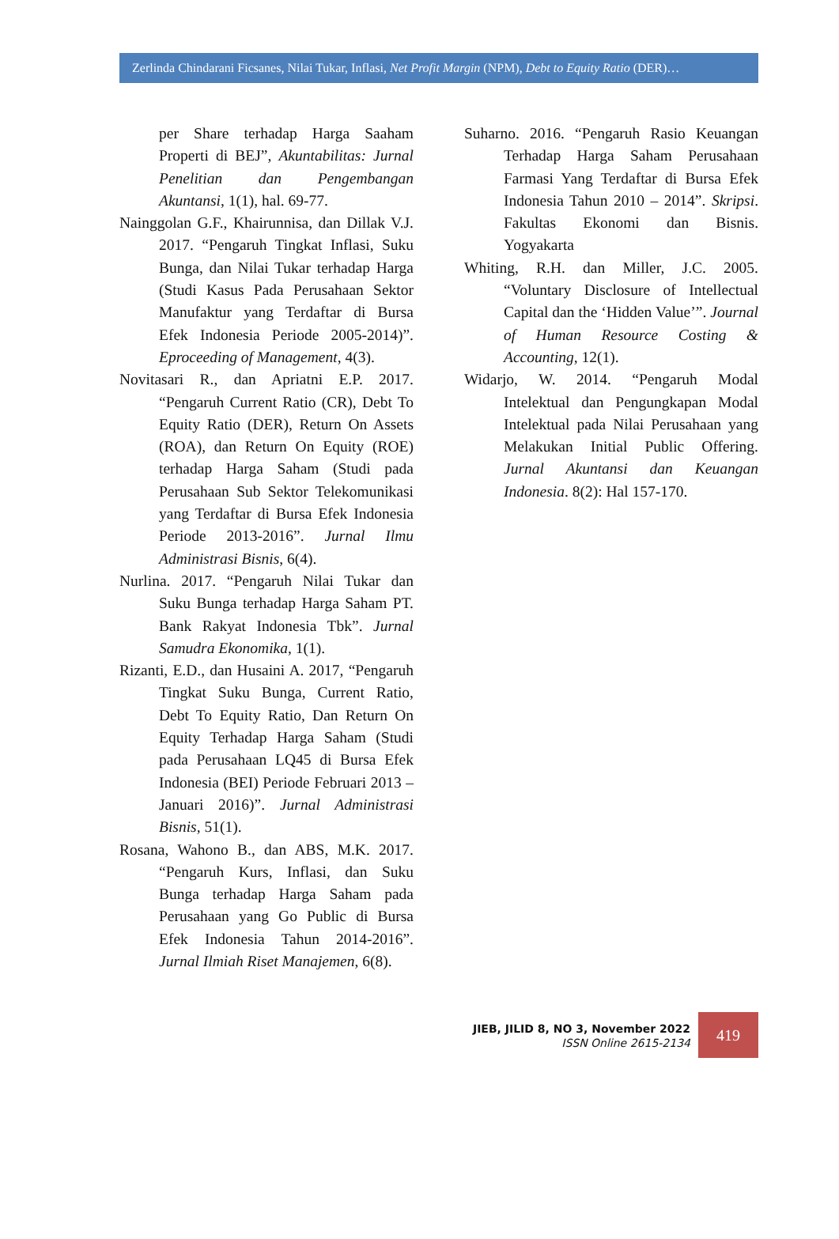Zerlinda Chindarani Ficsanes, Nilai Tukar, Inflasi, Net Profit Margin (NPM), Debt to Equity Ratio (DER)…
per Share terhadap Harga Saaham Properti di BEJ”, Akuntabilitas: Jurnal Penelitian dan Pengembangan Akuntansi, 1(1), hal. 69-77.
Nainggolan G.F., Khairunnisa, dan Dillak V.J. 2017. “Pengaruh Tingkat Inflasi, Suku Bunga, dan Nilai Tukar terhadap Harga (Studi Kasus Pada Perusahaan Sektor Manufaktur yang Terdaftar di Bursa Efek Indonesia Periode 2005-2014)”. Eproceeding of Management, 4(3).
Novitasari R., dan Apriatni E.P. 2017. “Pengaruh Current Ratio (CR), Debt To Equity Ratio (DER), Return On Assets (ROA), dan Return On Equity (ROE) terhadap Harga Saham (Studi pada Perusahaan Sub Sektor Telekomunikasi yang Terdaftar di Bursa Efek Indonesia Periode 2013-2016”. Jurnal Ilmu Administrasi Bisnis, 6(4).
Nurlina. 2017. “Pengaruh Nilai Tukar dan Suku Bunga terhadap Harga Saham PT. Bank Rakyat Indonesia Tbk”. Jurnal Samudra Ekonomika, 1(1).
Rizanti, E.D., dan Husaini A. 2017, “Pengaruh Tingkat Suku Bunga, Current Ratio, Debt To Equity Ratio, Dan Return On Equity Terhadap Harga Saham (Studi pada Perusahaan LQ45 di Bursa Efek Indonesia (BEI) Periode Februari 2013 – Januari 2016)”. Jurnal Administrasi Bisnis, 51(1).
Rosana, Wahono B., dan ABS, M.K. 2017. “Pengaruh Kurs, Inflasi, dan Suku Bunga terhadap Harga Saham pada Perusahaan yang Go Public di Bursa Efek Indonesia Tahun 2014-2016”. Jurnal Ilmiah Riset Manajemen, 6(8).
Suharno. 2016. “Pengaruh Rasio Keuangan Terhadap Harga Saham Perusahaan Farmasi Yang Terdaftar di Bursa Efek Indonesia Tahun 2010 – 2014”. Skripsi. Fakultas Ekonomi dan Bisnis. Yogyakarta
Whiting, R.H. dan Miller, J.C. 2005. “Voluntary Disclosure of Intellectual Capital dan the ‘Hidden Value’”. Journal of Human Resource Costing & Accounting, 12(1).
Widarjo, W. 2014. “Pengaruh Modal Intelektual dan Pengungkapan Modal Intelektual pada Nilai Perusahaan yang Melakukan Initial Public Offering. Jurnal Akuntansi dan Keuangan Indonesia. 8(2): Hal 157-170.
JIEB, JILID 8, NO 3, November 2022
ISSN Online 2615-2134
419